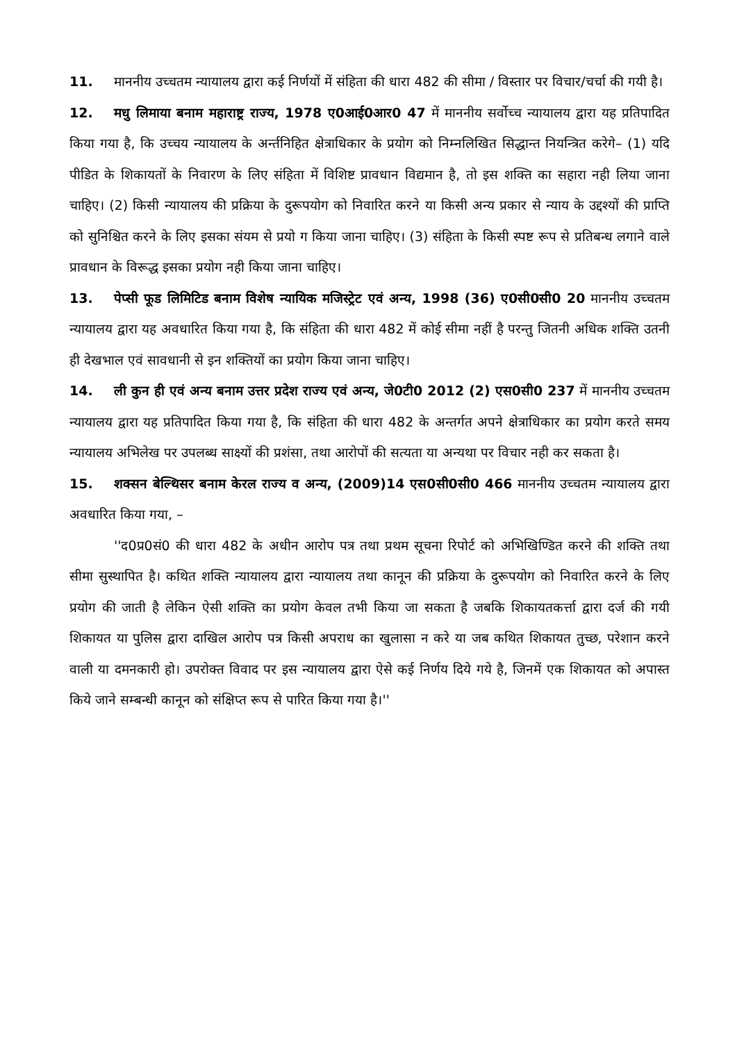11. माननीय उच्चतम न्यायालय द्वारा कई निर्णयों में संहिता की धारा 482 की सीमा / विस्तार पर विचार/चर्चा की गयी है।
12. मधु लिमाया बनाम महाराष्ट्र राज्य, 1978 ए0आई0आर0 47 में माननीय सर्वोच्च न्यायालय द्वारा यह प्रतिपादित किया गया है, कि उच्चय न्यायालय के अर्न्तनिहित क्षेत्राधिकार के प्रयोग को निम्नलिखित सिद्धान्त नियन्त्रित करेगे– (1) यदि पीडित के शिकायतों के निवारण के लिए संहिता में विशिष्ट प्रावधान विद्यमान है, तो इस शक्ति का सहारा नही लिया जाना चाहिए। (2) किसी न्यायालय की प्रक्रिया के दुरूपयोग को निवारित करने या किसी अन्य प्रकार से न्याय के उद्दश्यों की प्राप्ति को सुनिश्चित करने के लिए इसका संयम से प्रयो ग किया जाना चाहिए। (3) संहिता के किसी स्पष्ट रूप से प्रतिबन्ध लगाने वाले प्रावधान के विरूद्ध इसका प्रयोग नही किया जाना चाहिए।
13. पेप्सी फूड लिमिटिड बनाम विशेष न्यायिक मजिस्ट्रेट एवं अन्य, 1998 (36) ए0सी0सी0 20 माननीय उच्चतम न्यायालय द्वारा यह अवधारित किया गया है, कि संहिता की धारा 482 में कोई सीमा नहीं है परन्तु जितनी अधिक शक्ति उतनी ही देखभाल एवं सावधानी से इन शक्तियों का प्रयोग किया जाना चाहिए।
14. ली कुन ही एवं अन्य बनाम उत्तर प्रदेश राज्य एवं अन्य, जे0टी0 2012 (2) एस0सी0 237 में माननीय उच्चतम न्यायालय द्वारा यह प्रतिपादित किया गया है, कि संहिता की धारा 482 के अन्तर्गत अपने क्षेत्राधिकार का प्रयोग करते समय न्यायालय अभिलेख पर उपलब्ध साक्ष्यों की प्रशंसा, तथा आरोपों की सत्यता या अन्यथा पर विचार नही कर सकता है।
15. शक्सन बेल्थिसर बनाम केरल राज्य व अन्य, (2009)14 एस0सी0सी0 466 माननीय उच्चतम न्यायालय द्वारा अवधारित किया गया, –
''द0प्र0सं0 की धारा 482 के अधीन आरोप पत्र तथा प्रथम सूचना रिपोर्ट को अभिखिण्डित करने की शक्ति तथा सीमा सुस्थापित है। कथित शक्ति न्यायालय द्वारा न्यायालय तथा कानून की प्रक्रिया के दुरूपयोग को निवारित करने के लिए प्रयोग की जाती है लेकिन ऐसी शक्ति का प्रयोग केवल तभी किया जा सकता है जबकि शिकायतकर्त्ता द्वारा दर्ज की गयी शिकायत या पुलिस द्वारा दाखिल आरोप पत्र किसी अपराध का खुलासा न करे या जब कथित शिकायत तुच्छ, परेशान करने वाली या दमनकारी हो। उपरोक्त विवाद पर इस न्यायालय द्वारा ऐसे कई निर्णय दिये गये है, जिनमें एक शिकायत को अपास्त किये जाने सम्बन्धी कानून को संक्षिप्त रूप से पारित किया गया है।''